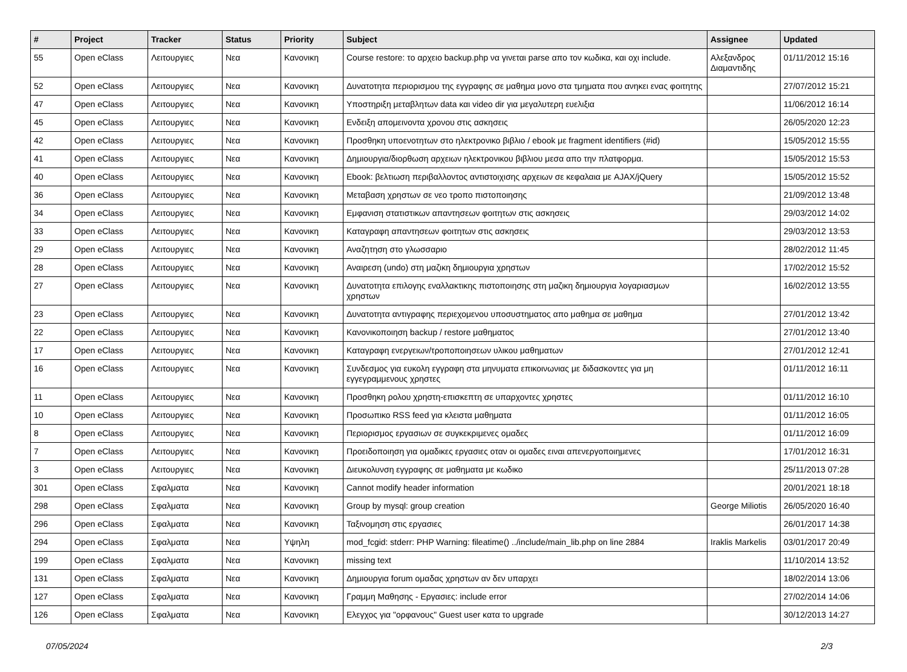| # | Project | Tracker | Status | Priority | Subject | Assignee | Updated |
| --- | --- | --- | --- | --- | --- | --- | --- |
| 55 | Open eClass | Λειτουργιες | Νεα | Κανονικη | Course restore: το αρχειο backup.php να γινεται parse απο τον κωδικα, και οχι include. | Αλεξανδρος Διαμαντιδης | 01/11/2012 15:16 |
| 52 | Open eClass | Λειτουργιες | Νεα | Κανονικη | Δυνατοτητα περιορισμου της εγγραφης σε μαθημα μονο στα τμηματα που ανηκει ενας φοιτητης | | 27/07/2012 15:21 |
| 47 | Open eClass | Λειτουργιες | Νεα | Κανονικη | Υποστηριξη μεταβλητων data και video dir για μεγαλυτερη ευελιξια | | 11/06/2012 16:14 |
| 45 | Open eClass | Λειτουργιες | Νεα | Κανονικη | Ενδειξη απομεινοντα χρονου στις ασκησεις | | 26/05/2020 12:23 |
| 42 | Open eClass | Λειτουργιες | Νεα | Κανονικη | Προσθηκη υποενοτητων στο ηλεκτρονικο βιβλιο / ebook με fragment identifiers (#id) | | 15/05/2012 15:55 |
| 41 | Open eClass | Λειτουργιες | Νεα | Κανονικη | Δημιουργια/διορθωση αρχειων ηλεκτρονικου βιβλιου μεσα απο την πλατφορμα. | | 15/05/2012 15:53 |
| 40 | Open eClass | Λειτουργιες | Νεα | Κανονικη | Ebook: βελτιωση περιβαλλοντος αντιστοιχισης αρχειων σε κεφαλαια με AJAX/jQuery | | 15/05/2012 15:52 |
| 36 | Open eClass | Λειτουργιες | Νεα | Κανονικη | Μεταβαση χρηστων σε νεο τροπο πιστοποιησης | | 21/09/2012 13:48 |
| 34 | Open eClass | Λειτουργιες | Νεα | Κανονικη | Εμφανιση στατιστικων απαντησεων φοιτητων στις ασκησεις | | 29/03/2012 14:02 |
| 33 | Open eClass | Λειτουργιες | Νεα | Κανονικη | Καταγραφη απαντησεων φοιτητων στις ασκησεις | | 29/03/2012 13:53 |
| 29 | Open eClass | Λειτουργιες | Νεα | Κανονικη | Αναζητηση στο γλωσσαριο | | 28/02/2012 11:45 |
| 28 | Open eClass | Λειτουργιες | Νεα | Κανονικη | Αναιρεση (undo) στη μαζικη δημιουργια χρηστων | | 17/02/2012 15:52 |
| 27 | Open eClass | Λειτουργιες | Νεα | Κανονικη | Δυνατοτητα επιλογης εναλλακτικης πιστοποιησης στη μαζικη δημιουργια λογαριασμων χρηστων | | 16/02/2012 13:55 |
| 23 | Open eClass | Λειτουργιες | Νεα | Κανονικη | Δυνατοτητα αντιγραφης περιεχομενου υποσυστηματος απο μαθημα σε μαθημα | | 27/01/2012 13:42 |
| 22 | Open eClass | Λειτουργιες | Νεα | Κανονικη | Κανονικοποιηση backup / restore μαθηματος | | 27/01/2012 13:40 |
| 17 | Open eClass | Λειτουργιες | Νεα | Κανονικη | Καταγραφη ενεργειων/τροποποιησεων υλικου μαθηματων | | 27/01/2012 12:41 |
| 16 | Open eClass | Λειτουργιες | Νεα | Κανονικη | Συνδεσμος για ευκολη εγγραφη στα μηνυματα επικοινωνιας με διδασκοντες για μη εγγεγραμμενους χρηστες | | 01/11/2012 16:11 |
| 11 | Open eClass | Λειτουργιες | Νεα | Κανονικη | Προσθηκη ρολου χρηστη-επισκεπτη σε υπαρχοντες χρηστες | | 01/11/2012 16:10 |
| 10 | Open eClass | Λειτουργιες | Νεα | Κανονικη | Προσωπικο RSS feed για κλειστα μαθηματα | | 01/11/2012 16:05 |
| 8 | Open eClass | Λειτουργιες | Νεα | Κανονικη | Περιορισμος εργασιων σε συγκεκριμενες ομαδες | | 01/11/2012 16:09 |
| 7 | Open eClass | Λειτουργιες | Νεα | Κανονικη | Προειδοποιηση για ομαδικες εργασιες οταν οι ομαδες ειναι απενεργοποιημενες | | 17/01/2012 16:31 |
| 3 | Open eClass | Λειτουργιες | Νεα | Κανονικη | Διευκολυνση εγγραφης σε μαθηματα με κωδικο | | 25/11/2013 07:28 |
| 301 | Open eClass | Σφαλματα | Νεα | Κανονικη | Cannot modify header information | | 20/01/2021 18:18 |
| 298 | Open eClass | Σφαλματα | Νεα | Κανονικη | Group by mysql: group creation | George Miliotis | 26/05/2020 16:40 |
| 296 | Open eClass | Σφαλματα | Νεα | Κανονικη | Ταξινομηση στις εργασιες | | 26/01/2017 14:38 |
| 294 | Open eClass | Σφαλματα | Νεα | Υψηλη | mod_fcgid: stderr: PHP Warning: fileatime() ../include/main_lib.php on line 2884 | Iraklis Markelis | 03/01/2017 20:49 |
| 199 | Open eClass | Σφαλματα | Νεα | Κανονικη | missing text | | 11/10/2014 13:52 |
| 131 | Open eClass | Σφαλματα | Νεα | Κανονικη | Δημιουργια forum ομαδας χρηστων αν δεν υπαρχει | | 18/02/2014 13:06 |
| 127 | Open eClass | Σφαλματα | Νεα | Κανονικη | Γραμμη Μαθησης - Εργασιες: include error | | 27/02/2014 14:06 |
| 126 | Open eClass | Σφαλματα | Νεα | Κανονικη | Ελεγχος για "ορφανους" Guest user κατα το upgrade | | 30/12/2013 14:27 |
07/05/2024 2/3